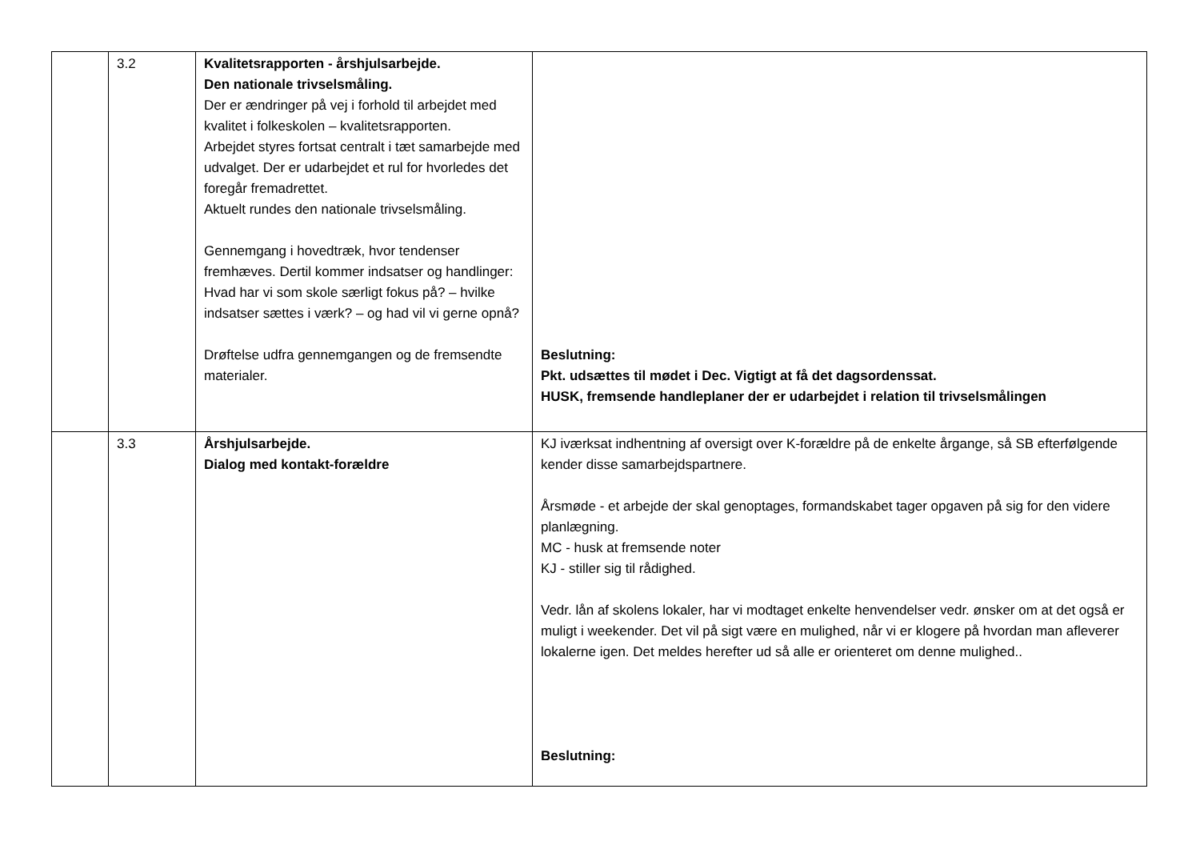| | 3.2 | Kvalitetsrapporten - årshjulsarbejde. Den nationale trivselsmåling. Der er ændringer på vej i forhold til arbejdet med kvalitet i folkeskolen – kvalitetsrapporten. Arbejdet styres fortsat centralt i tæt samarbejde med udvalget. Der er udarbejdet et rul for hvorledes det foregår fremadrettet. Aktuelt rundes den nationale trivselsmåling. Gennemgang i hovedtræk, hvor tendenser fremhæves. Dertil kommer indsatser og handlinger: Hvad har vi som skole særligt fokus på? – hvilke indsatser sættes i værk? – og had vil vi gerne opnå? Drøftelse udfra gennemgangen og de fremsendte materialer. | Beslutning: Pkt. udsættes til mødet i Dec. Vigtigt at få det dagsordenssat. HUSK, fremsende handleplaner der er udarbejdet i relation til trivselsmålingen |
| | 3.3 | Årshjulsarbejde. Dialog med kontakt-forældre | KJ iværksat indhentning af oversigt over K-forældre på de enkelte årgange, så SB efterfølgende kender disse samarbejdspartnere. Årsmøde - et arbejde der skal genoptages, formandskabet tager opgaven på sig for den videre planlægning. MC - husk at fremsende noter KJ - stiller sig til rådighed. Vedr. lån af skolens lokaler, har vi modtaget enkelte henvendelser vedr. ønsker om at det også er muligt i weekender. Det vil på sigt være en mulighed, når vi er klogere på hvordan man afleverer lokalerne igen. Det meldes herefter ud så alle er orienteret om denne mulighed.. Beslutning: |